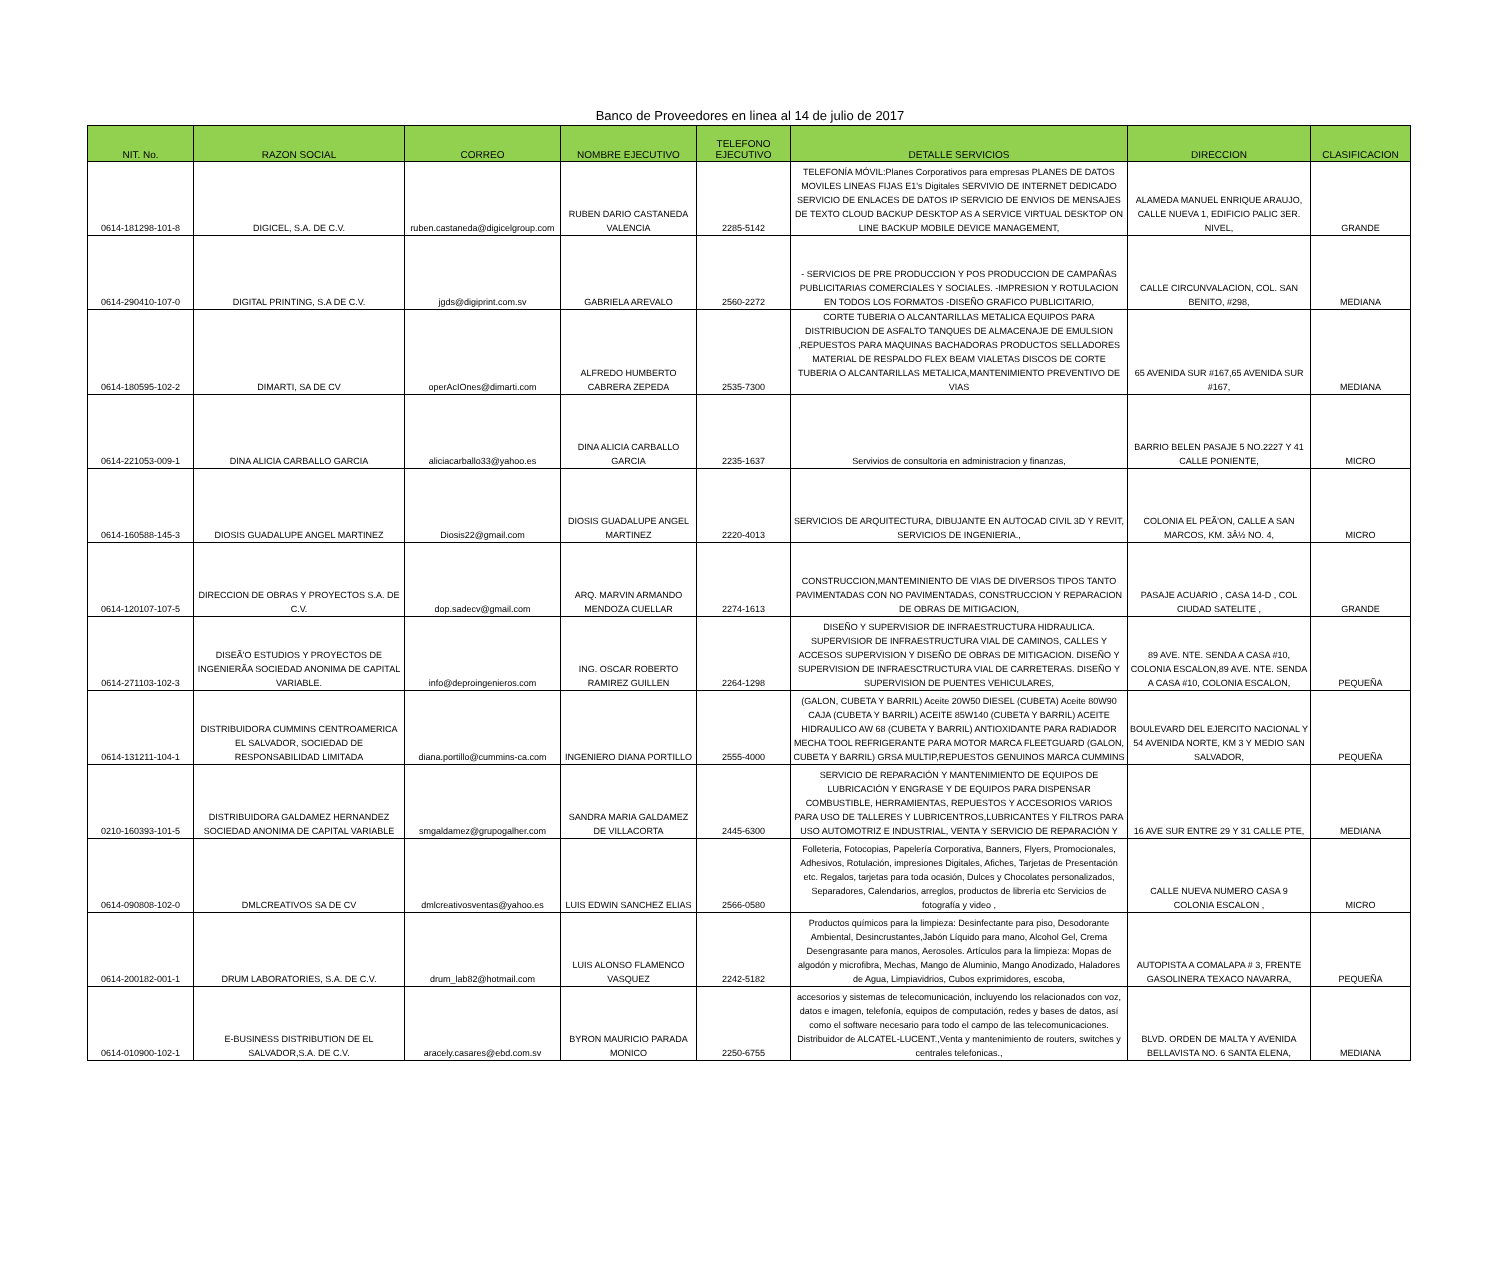Banco de Proveedores en linea al 14 de julio de 2017
| NIT. No. | RAZON SOCIAL | CORREO | NOMBRE EJECUTIVO | TELEFONO EJECUTIVO | DETALLE SERVICIOS | DIRECCION | CLASIFICACION |
| --- | --- | --- | --- | --- | --- | --- | --- |
| 0614-181298-101-8 | DIGICEL, S.A. DE C.V. | ruben.castaneda@digicelgroup.com | RUBEN DARIO CASTANEDA VALENCIA | 2285-5142 | TELEFONÍA MÓVIL:Planes Corporativos para empresas PLANES DE DATOS MOVILES LINEAS FIJAS E1's Digitales SERVIVIO DE INTERNET DEDICADO SERVICIO DE ENLACES DE DATOS IP SERVICIO DE ENVIOS DE MENSAJES DE TEXTO CLOUD BACKUP DESKTOP AS A SERVICE VIRTUAL DESKTOP ON LINE BACKUP MOBILE DEVICE MANAGEMENT, | ALAMEDA MANUEL ENRIQUE ARAUJO, CALLE NUEVA 1, EDIFICIO PALIC 3ER. NIVEL, | GRANDE |
| 0614-290410-107-0 | DIGITAL PRINTING, S.A DE C.V. | jgds@digiprint.com.sv | GABRIELA AREVALO | 2560-2272 | - SERVICIOS DE PRE PRODUCCION Y POS PRODUCCION DE CAMPAÑAS PUBLICITARIAS COMERCIALES Y SOCIALES. -IMPRESION Y ROTULACION EN TODOS LOS FORMATOS -DISEÑO GRAFICO PUBLICITARIO, | CALLE CIRCUNVALACION, COL. SAN BENITO, #298, | MEDIANA |
| 0614-180595-102-2 | DIMARTI, SA DE CV | operAcIOnes@dimarti.com | ALFREDO HUMBERTO CABRERA ZEPEDA | 2535-7300 | CORTE TUBERIA O ALCANTARILLAS METALICA EQUIPOS PARA DISTRIBUCION DE ASFALTO TANQUES DE ALMACENAJE DE EMULSION ,REPUESTOS PARA MAQUINAS BACHADORAS PRODUCTOS SELLADORES MATERIAL DE RESPALDO FLEX BEAM VIALETAS DISCOS DE CORTE TUBERIA O ALCANTARILLAS METALICA,MANTENIMIENTO PREVENTIVO DE VIAS | 65 AVENIDA SUR #167,65 AVENIDA SUR #167, | MEDIANA |
| 0614-221053-009-1 | DINA ALICIA CARBALLO GARCIA | aliciacarballo33@yahoo.es | DINA ALICIA CARBALLO GARCIA | 2235-1637 | Servivios de consultoria en administracion y finanzas, | BARRIO BELEN PASAJE 5 NO.2227 Y 41 CALLE PONIENTE, | MICRO |
| 0614-160588-145-3 | DIOSIS GUADALUPE ANGEL MARTINEZ | Diosis22@gmail.com | DIOSIS GUADALUPE ANGEL MARTINEZ | 2220-4013 | SERVICIOS DE ARQUITECTURA, DIBUJANTE EN AUTOCAD CIVIL 3D Y REVIT, SERVICIOS DE INGENIERIA., | COLONIA EL PEÃ'ON, CALLE A SAN MARCOS, KM. 3Â½ NO. 4, | MICRO |
| 0614-120107-107-5 | DIRECCION DE OBRAS Y PROYECTOS S.A. DE C.V. | dop.sadecv@gmail.com | ARQ. MARVIN ARMANDO MENDOZA CUELLAR | 2274-1613 | CONSTRUCCION,MANTEMINIENTO DE VIAS DE DIVERSOS TIPOS TANTO PAVIMENTADAS CON NO PAVIMENTADAS, CONSTRUCCION Y REPARACION DE OBRAS DE MITIGACION, | PASAJE ACUARIO , CASA 14-D , COL CIUDAD SATELITE , | GRANDE |
| 0614-271103-102-3 | DISEÃ'O ESTUDIOS Y PROYECTOS DE INGENIERÃA SOCIEDAD ANONIMA DE CAPITAL VARIABLE. | info@deproingenieros.com | ING. OSCAR ROBERTO RAMIREZ GUILLEN | 2264-1298 | DISEÑO Y SUPERVISIOR DE INFRAESTRUCTURA HIDRAULICA. SUPERVISIOR DE INFRAESTRUCTURA VIAL DE CAMINOS, CALLES Y ACCESOS SUPERVISION Y DISEÑO DE OBRAS DE MITIGACION. DISEÑO Y SUPERVISION DE INFRAESCTRUCTURA VIAL DE CARRETERAS. DISEÑO Y SUPERVISION DE PUENTES VEHICULARES, | 89 AVE. NTE. SENDA A CASA #10, COLONIA ESCALON,89 AVE. NTE. SENDA A CASA #10, COLONIA ESCALON, | PEQUEÑA |
| 0614-131211-104-1 | DISTRIBUIDORA CUMMINS CENTROAMERICA EL SALVADOR, SOCIEDAD DE RESPONSABILIDAD LIMITADA | diana.portillo@cummins-ca.com | INGENIERO DIANA PORTILLO | 2555-4000 | (GALON, CUBETA Y BARRIL) Aceite 20W50 DIESEL (CUBETA) Aceite 80W90 CAJA (CUBETA Y BARRIL) ACEITE 85W140 (CUBETA Y BARRIL) ACEITE HIDRAULICO AW 68 (CUBETA Y BARRIL) ANTIOXIDANTE PARA RADIADOR MECHA TOOL REFRIGERANTE PARA MOTOR MARCA FLEETGUARD (GALON, CUBETA Y BARRIL) GRSA MULTIP,REPUESTOS GENUINOS MARCA CUMMINS | BOULEVARD DEL EJERCITO NACIONAL Y 54 AVENIDA NORTE, KM 3 Y MEDIO SAN SALVADOR, | PEQUEÑA |
| 0210-160393-101-5 | DISTRIBUIDORA GALDAMEZ HERNANDEZ SOCIEDAD ANONIMA DE CAPITAL VARIABLE | smgaldamez@grupogalher.com | SANDRA MARIA GALDAMEZ DE VILLACORTA | 2445-6300 | SERVICIO DE REPARACIÓN Y MANTENIMIENTO DE EQUIPOS DE LUBRICACIÓN Y ENGRASE Y DE EQUIPOS PARA DISPENSAR COMBUSTIBLE, HERRAMIENTAS, REPUESTOS Y ACCESORIOS VARIOS PARA USO DE TALLERES Y LUBRICENTROS,LUBRICANTES Y FILTROS PARA USO AUTOMOTRIZ E INDUSTRIAL, VENTA Y SERVICIO DE REPARACIÓN Y | 16 AVE SUR ENTRE 29 Y 31 CALLE PTE, | MEDIANA |
| 0614-090808-102-0 | DMLCREATIVOS SA DE CV | dmlcreativosventas@yahoo.es | LUIS EDWIN SANCHEZ ELIAS | 2566-0580 | Folleteria, Fotocopias, Papelería Corporativa, Banners, Flyers, Promocionales, Adhesivos, Rotulación, impresiones Digitales, Afiches, Tarjetas de Presentación etc. Regalos, tarjetas para toda ocasión, Dulces y Chocolates personalizados, Separadores, Calendarios, arreglos, productos de librería etc Servicios de fotografía y video , | CALLE NUEVA NUMERO CASA 9 COLONIA ESCALON , | MICRO |
| 0614-200182-001-1 | DRUM LABORATORIES, S.A. DE C.V. | drum_lab82@hotmail.com | LUIS ALONSO FLAMENCO VASQUEZ | 2242-5182 | Productos químicos para la limpieza: Desinfectante para piso, Desodorante Ambiental, Desincrustantes,Jabón Líquido para mano, Alcohol Gel, Crema Desengrasante para manos, Aerosoles. Artículos para la limpieza: Mopas de algodón y microfibra, Mechas, Mango de Aluminio, Mango Anodizado, Haladores de Agua, Limpiavidrios, Cubos exprimidores, escoba, | AUTOPISTA A COMALAPA # 3, FRENTE GASOLINERA TEXACO NAVARRA, | PEQUEÑA |
| 0614-010900-102-1 | E-BUSINESS DISTRIBUTION DE EL SALVADOR,S.A. DE C.V. | aracely.casares@ebd.com.sv | BYRON MAURICIO PARADA MONICO | 2250-6755 | accesorios y sistemas de telecomunicación, incluyendo los relacionados con voz, datos e imagen, telefonía, equipos de computación, redes y bases de datos, así como el software necesario para todo el campo de las telecomunicaciones. Distribuidor de ALCATEL-LUCENT.,Venta y mantenimiento de routers, switches y centrales telefonicas., | BLVD. ORDEN DE MALTA Y AVENIDA BELLAVISTA NO. 6 SANTA ELENA, | MEDIANA |